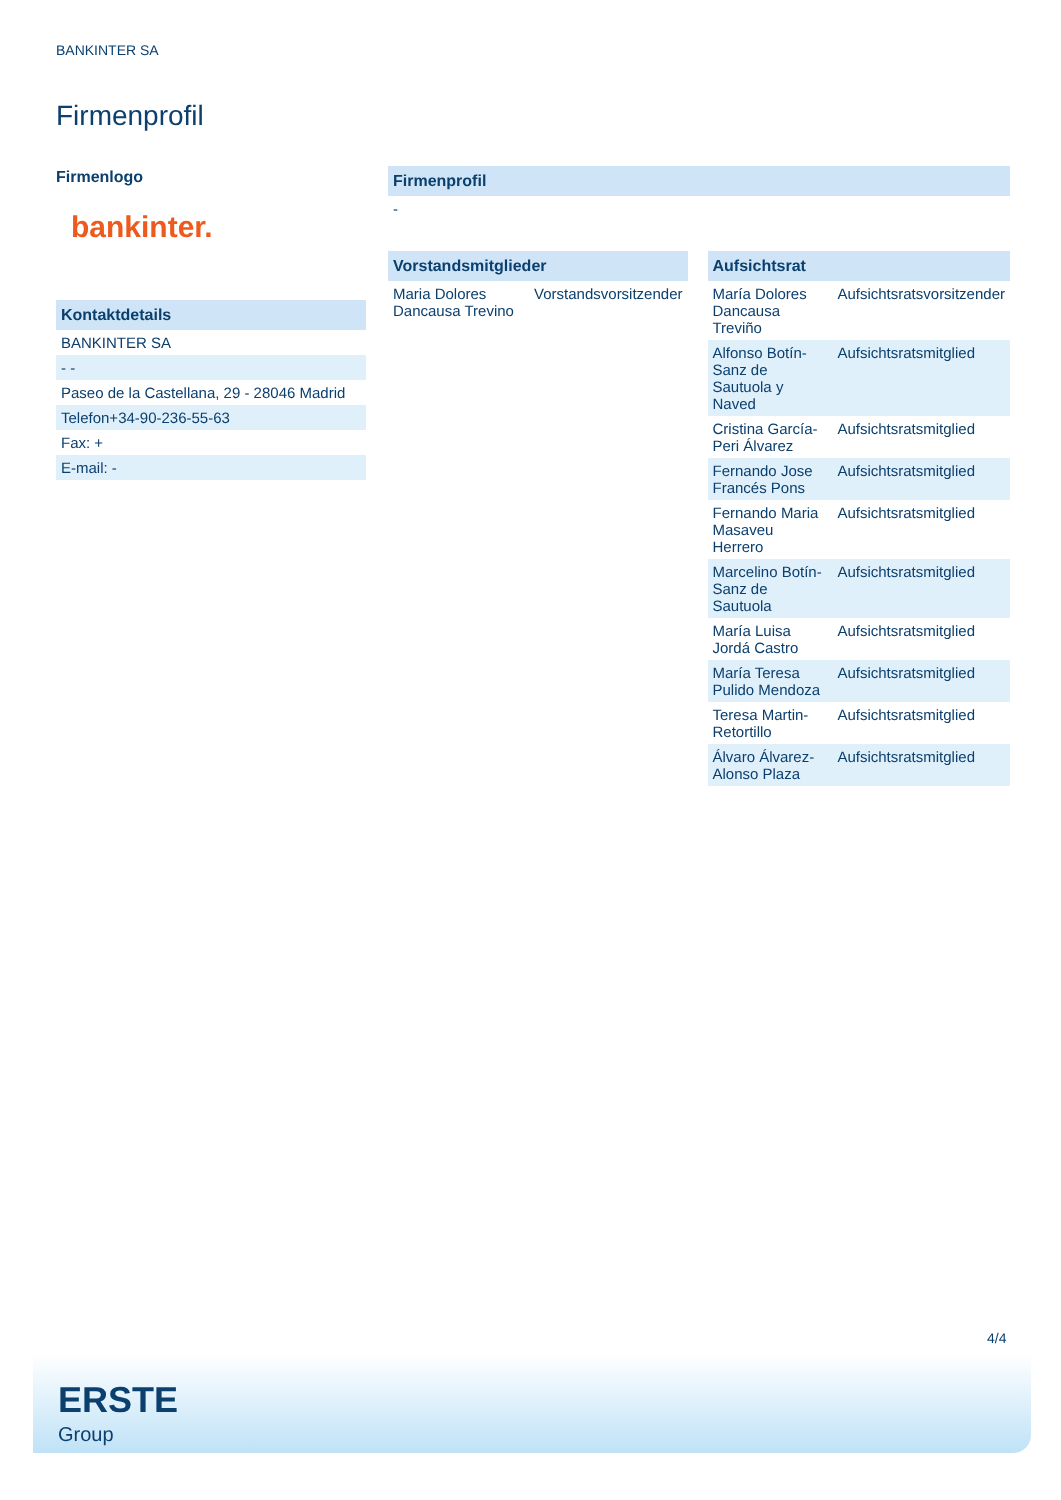BANKINTER SA
Firmenprofil
Firmenlogo
bankinter.
Kontaktdetails
BANKINTER SA
- -
Paseo de la Castellana, 29 - 28046 Madrid
Telefon+34-90-236-55-63
Fax: +
E-mail: -
Firmenprofil
-
| Vorstandsmitglieder | |
| --- | --- |
| Maria Dolores Dancausa Trevino | Vorstandsvorsitzender |
| Aufsichtsrat | |
| --- | --- |
| María Dolores Dancausa Treviño | Aufsichtsratsvorsitzender |
| Alfonso Botín-Sanz de Sautuola y Naved | Aufsichtsratsmitglied |
| Cristina García-Peri Álvarez | Aufsichtsratsmitglied |
| Fernando Jose Francés Pons | Aufsichtsratsmitglied |
| Fernando Maria Masaveu Herrero | Aufsichtsratsmitglied |
| Marcelino Botín-Sanz de Sautuola | Aufsichtsratsmitglied |
| María Luisa Jordá Castro | Aufsichtsratsmitglied |
| María Teresa Pulido Mendoza | Aufsichtsratsmitglied |
| Teresa Martin-Retortillo | Aufsichtsratsmitglied |
| Álvaro Álvarez-Alonso Plaza | Aufsichtsratsmitglied |
4/4
ERSTE
Group